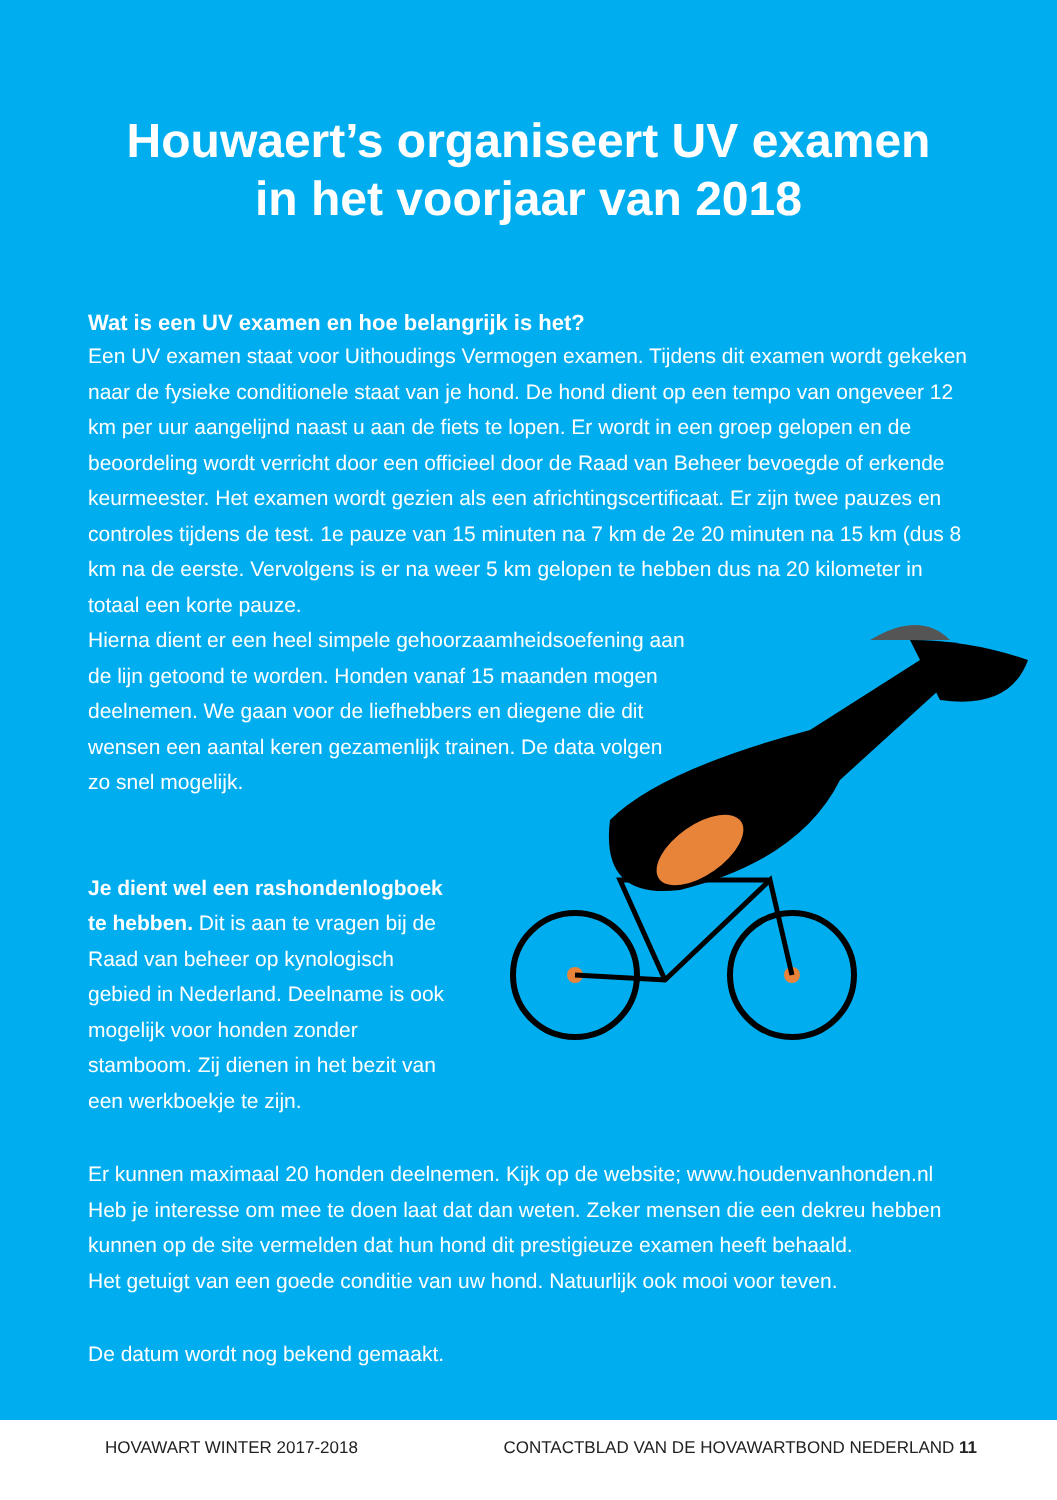Houwaert’s organiseert UV examen
in het voorjaar van 2018
Wat is een UV examen en hoe belangrijk is het?
Een UV examen staat voor Uithoudings Vermogen examen. Tijdens dit examen wordt gekeken naar de fysieke conditionele staat van je hond. De hond dient op een tempo van ongeveer 12 km per uur aangelijnd naast u aan de fiets te lopen. Er wordt in een groep gelopen en de beoordeling wordt verricht door een officieel door de Raad van Beheer bevoegde of erkende keurmeester. Het examen wordt gezien als een africhtingscertificaat. Er zijn twee pauzes en controles tijdens de test. 1e pauze van 15 minuten na 7 km de 2e 20 minuten na 15 km (dus 8 km na de eerste. Vervolgens is er na weer 5 km gelopen te hebben dus na 20 kilometer in totaal een korte pauze.
Hierna dient er een heel simpele gehoorzaamheidsoefening aan de lijn getoond te worden. Honden vanaf 15 maanden mogen deelnemen. We gaan voor de liefhebbers en diegene die dit wensen een aantal keren gezamenlijk trainen. De data volgen zo snel mogelijk.
Je dient wel een rashondenlogboek te hebben. Dit is aan te vragen bij de Raad van beheer op kynologisch gebied in Nederland. Deelname is ook mogelijk voor honden zonder stamboom. Zij dienen in het bezit van een werkboekje te zijn.
Er kunnen maximaal 20 honden deelnemen. Kijk op de website; www.houdenvanhonden.nl
Heb je interesse om mee te doen laat dat dan weten. Zeker mensen die een dekreu hebben kunnen op de site vermelden dat hun hond dit prestigieuze examen heeft behaald.
Het getuigt van een goede conditie van uw hond. Natuurlijk ook mooi voor teven.
De datum wordt nog bekend gemaakt.
HOVAWART WINTER 2017-2018 CONTACTBLAD VAN DE HOVAWARTBOND NEDERLAND 11